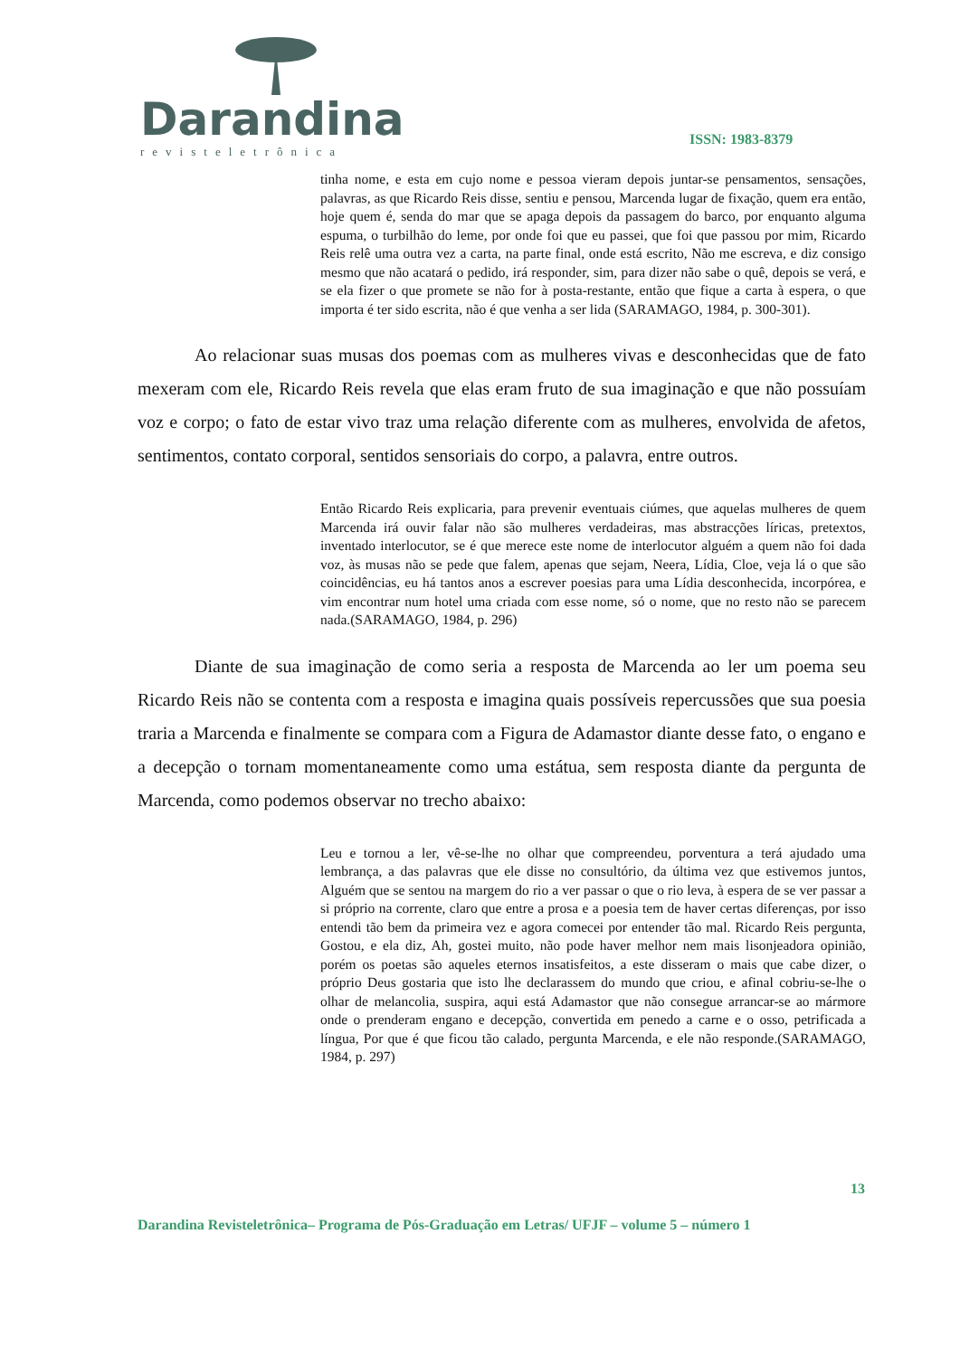Darandina
revisteletrônica
ISSN: 1983-8379
tinha nome, e esta em cujo nome e pessoa vieram depois juntar-se pensamentos, sensações, palavras, as que Ricardo Reis disse, sentiu e pensou, Marcenda lugar de fixação, quem era então, hoje quem é, senda do mar que se apaga depois da passagem do barco, por enquanto alguma espuma, o turbilhão do leme, por onde foi que eu passei, que foi que passou por mim, Ricardo Reis relê uma outra vez a carta, na parte final, onde está escrito, Não me escreva, e diz consigo mesmo que não acatará o pedido, irá responder, sim, para dizer não sabe o quê, depois se verá, e se ela fizer o que promete se não for à posta-restante, então que fique a carta à espera, o que importa é ter sido escrita, não é que venha a ser lida (SARAMAGO, 1984, p. 300-301).
Ao relacionar suas musas dos poemas com as mulheres vivas e desconhecidas que de fato mexeram com ele, Ricardo Reis revela que elas eram fruto de sua imaginação e que não possuíam voz e corpo; o fato de estar vivo traz uma relação diferente com as mulheres, envolvida de afetos, sentimentos, contato corporal, sentidos sensoriais do corpo, a palavra, entre outros.
Então Ricardo Reis explicaria, para prevenir eventuais ciúmes, que aquelas mulheres de quem Marcenda irá ouvir falar não são mulheres verdadeiras, mas abstracções líricas, pretextos, inventado interlocutor, se é que merece este nome de interlocutor alguém a quem não foi dada voz, às musas não se pede que falem, apenas que sejam, Neera, Lídia, Cloe, veja lá o que são coincidências, eu há tantos anos a escrever poesias para uma Lídia desconhecida, incorpórea, e vim encontrar num hotel uma criada com esse nome, só o nome, que no resto não se parecem nada.(SARAMAGO, 1984, p. 296)
Diante de sua imaginação de como seria a resposta de Marcenda ao ler um poema seu Ricardo Reis não se contenta com a resposta e imagina quais possíveis repercussões que sua poesia traria a Marcenda e finalmente se compara com a Figura de Adamastor diante desse fato, o engano e a decepção o tornam momentaneamente como uma estátua, sem resposta diante da pergunta de Marcenda, como podemos observar no trecho abaixo:
Leu e tornou a ler, vê-se-lhe no olhar que compreendeu, porventura a terá ajudado uma lembrança, a das palavras que ele disse no consultório, da última vez que estivemos juntos, Alguém que se sentou na margem do rio a ver passar o que o rio leva, à espera de se ver passar a si próprio na corrente, claro que entre a prosa e a poesia tem de haver certas diferenças, por isso entendi tão bem da primeira vez e agora comecei por entender tão mal. Ricardo Reis pergunta, Gostou, e ela diz, Ah, gostei muito, não pode haver melhor nem mais lisonjeadora opinião, porém os poetas são aqueles eternos insatisfeitos, a este disseram o mais que cabe dizer, o próprio Deus gostaria que isto lhe declarassem do mundo que criou, e afinal cobriu-se-lhe o olhar de melancolia, suspira, aqui está Adamastor que não consegue arrancar-se ao mármore onde o prenderam engano e decepção, convertida em penedo a carne e o osso, petrificada a língua, Por que é que ficou tão calado, pergunta Marcenda, e ele não responde.(SARAMAGO, 1984, p. 297)
13
Darandina Revisteletrônica– Programa de Pós-Graduação em Letras/ UFJF – volume 5 – número 1